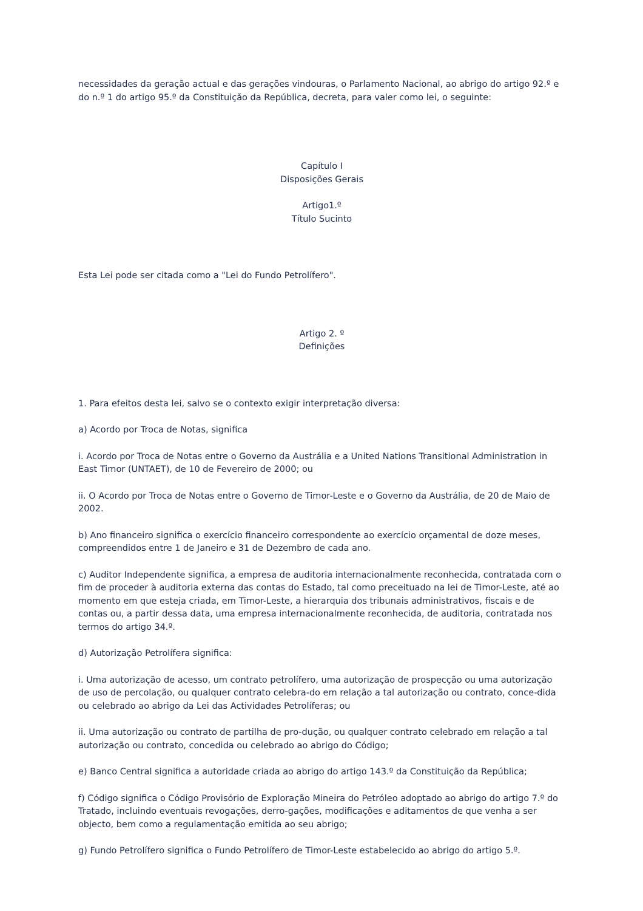necessidades da geração actual e das gerações vindouras, o Parlamento Nacional, ao abrigo do artigo 92.º e do n.º 1 do artigo 95.º da Constituição da República, decreta, para valer como lei, o seguinte:
Capítulo I
Disposições Gerais
Artigo1.º
Título Sucinto
Esta Lei pode ser citada como a "Lei do Fundo Petrolífero".
Artigo 2. º
Definições
1. Para efeitos desta lei, salvo se o contexto exigir interpretação diversa:
a) Acordo por Troca de Notas, significa
i. Acordo por Troca de Notas entre o Governo da Austrália e a United Nations Transitional Administration in East Timor (UNTAET), de 10 de Fevereiro de 2000; ou
ii. O Acordo por Troca de Notas entre o Governo de Timor-Leste e o Governo da Austrália, de 20 de Maio de 2002.
b) Ano financeiro significa o exercício financeiro correspondente ao exercício orçamental de doze meses, compreendidos entre 1 de Janeiro e 31 de Dezembro de cada ano.
c) Auditor Independente significa, a empresa de auditoria internacionalmente reconhecida, contratada com o fim de proceder à auditoria externa das contas do Estado, tal como preceituado na lei de Timor-Leste, até ao momento em que esteja criada, em Timor-Leste, a hierarquia dos tribunais administrativos, fiscais e de contas ou, a partir dessa data, uma empresa internacionalmente reconhecida, de auditoria, contratada nos termos do artigo 34.º.
d) Autorização Petrolífera significa:
i. Uma autorização de acesso, um contrato petrolífero, uma autorização de prospecção ou uma autorização de uso de percolação, ou qualquer contrato celebra-do em relação a tal autorização ou contrato, conce-dida ou celebrado ao abrigo da Lei das Actividades Petrolíferas; ou
ii. Uma autorização ou contrato de partilha de pro-dução, ou qualquer contrato celebrado em relação a tal autorização ou contrato, concedida ou celebrado ao abrigo do Código;
e) Banco Central significa a autoridade criada ao abrigo do artigo 143.º da Constituição da República;
f) Código significa o Código Provisório de Exploração Mineira do Petróleo adoptado ao abrigo do artigo 7.º do Tratado, incluindo eventuais revogações, derro-gações, modificações e aditamentos de que venha a ser objecto, bem como a regulamentação emitida ao seu abrigo;
g) Fundo Petrolífero significa o Fundo Petrolífero de Timor-Leste estabelecido ao abrigo do artigo 5.º.